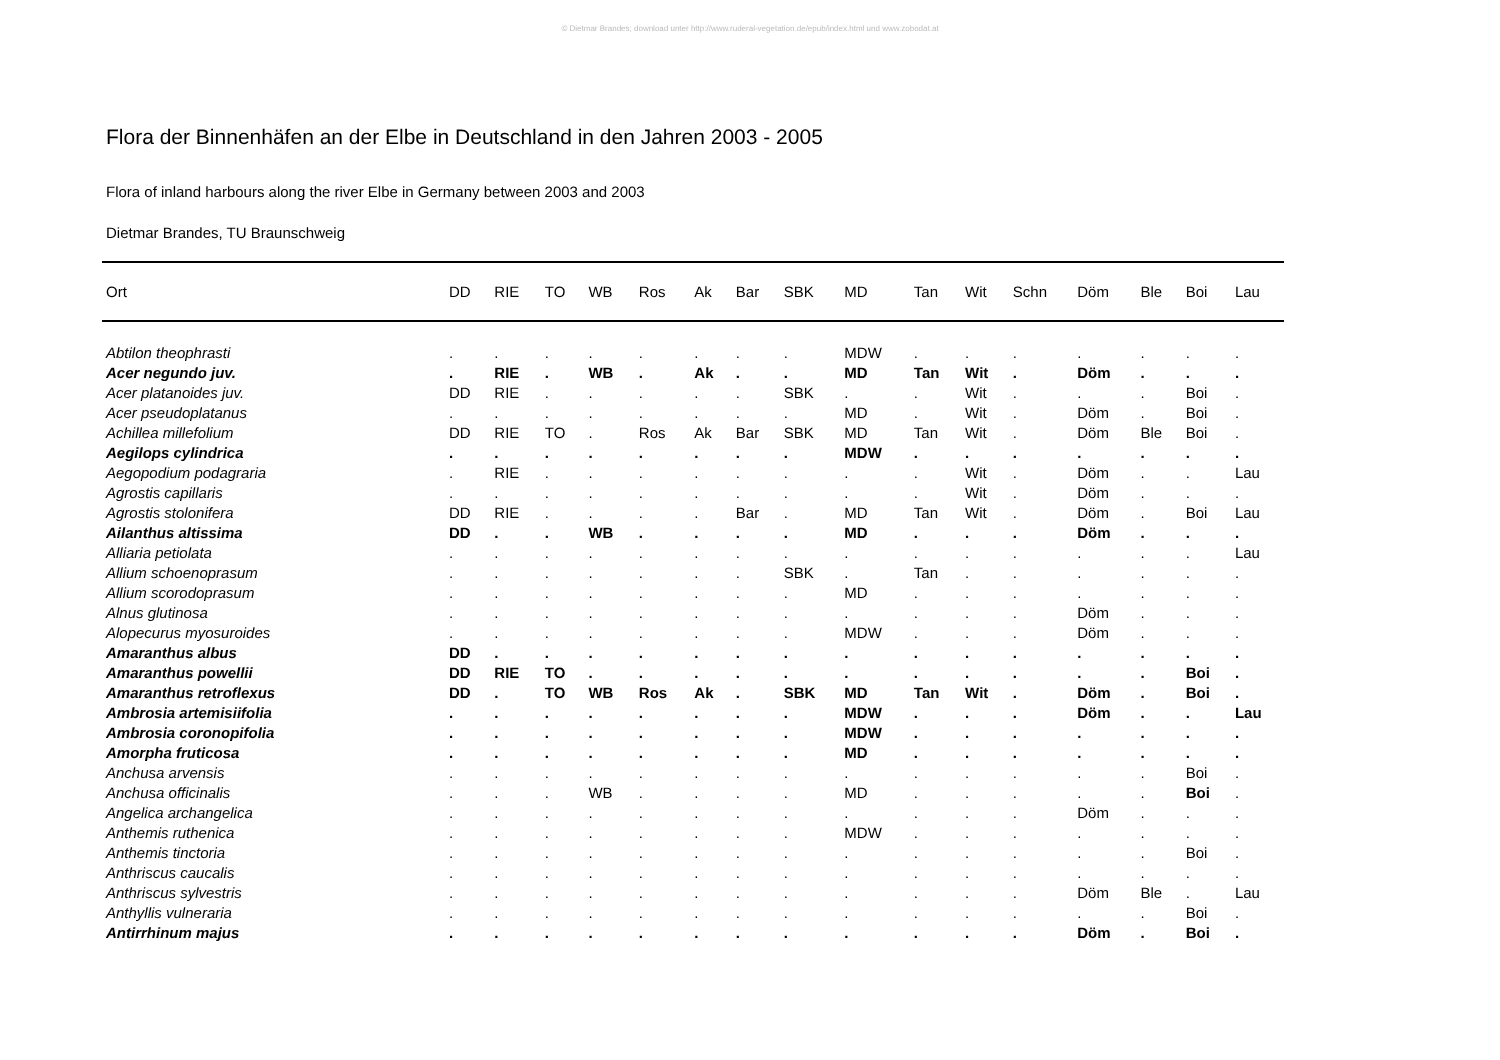© Dietmar Brandes; download unter http://www.ruderal-vegetation.de/epub/index.html und www.zobodat.at
Flora der Binnenhäfen an der Elbe in Deutschland in den Jahren 2003 - 2005
Flora of inland harbours along the river Elbe in Germany between 2003 and 2003
Dietmar Brandes, TU Braunschweig
| Ort | DD | RIE | TO | WB | Ros | Ak | Bar | SBK | MD | Tan | Wit | Schn | Döm | Ble | Boi | Lau |
| --- | --- | --- | --- | --- | --- | --- | --- | --- | --- | --- | --- | --- | --- | --- | --- | --- |
| Abtilon theophrasti | . | . | . | . | . | . | . | . | MDW | . | . | . | . | . | . | . |
| Acer negundo juv. | . | RIE | . | WB | . | Ak | . | . | MD | Tan | Wit | . | Döm | . | . | . |
| Acer platanoides juv. | DD | RIE | . | . | . | . | . | SBK | . | . | Wit | . | . | . | Boi | . |
| Acer pseudoplatanus | . | . | . | . | . | . | . | . | MD | . | Wit | . | Döm | . | Boi | . |
| Achillea millefolium | DD | RIE | TO | . | Ros | Ak | Bar | SBK | MD | Tan | Wit | . | Döm | Ble | Boi | . |
| Aegilops cylindrica | . | . | . | . | . | . | . | . | MDW | . | . | . | . | . | . | . |
| Aegopodium podagraria | . | RIE | . | . | . | . | . | . | . | . | Wit | . | Döm | . | . | Lau |
| Agrostis capillaris | . | . | . | . | . | . | . | . | . | . | Wit | . | Döm | . | . | . |
| Agrostis stolonifera | DD | RIE | . | . | . | . | Bar | . | MD | Tan | Wit | . | Döm | . | Boi | Lau |
| Ailanthus altissima | DD | . | . | WB | . | . | . | . | MD | . | . | . | Döm | . | . | . |
| Alliaria petiolata | . | . | . | . | . | . | . | . | . | . | . | . | . | . | . | Lau |
| Allium schoenoprasum | . | . | . | . | . | . | . | SBK | . | Tan | . | . | . | . | . | . |
| Allium scorodoprasum | . | . | . | . | . | . | . | . | MD | . | . | . | . | . | . | . |
| Alnus glutinosa | . | . | . | . | . | . | . | . | . | . | . | . | Döm | . | . | . |
| Alopecurus myosuroides | . | . | . | . | . | . | . | . | MDW | . | . | . | Döm | . | . | . |
| Amaranthus albus | DD | . | . | . | . | . | . | . | . | . | . | . | . | . | . | . |
| Amaranthus powellii | DD | RIE | TO | . | . | . | . | . | . | . | . | . | . | . | Boi | . |
| Amaranthus retroflexus | DD | . | TO | WB | Ros | Ak | . | SBK | MD | Tan | Wit | . | Döm | . | Boi | . |
| Ambrosia artemisiifolia | . | . | . | . | . | . | . | . | MDW | . | . | . | Döm | . | . | Lau |
| Ambrosia coronopifolia | . | . | . | . | . | . | . | . | MDW | . | . | . | . | . | . | . |
| Amorpha fruticosa | . | . | . | . | . | . | . | . | MD | . | . | . | . | . | . | . |
| Anchusa arvensis | . | . | . | . | . | . | . | . | . | . | . | . | . | . | Boi | . |
| Anchusa officinalis | . | . | . | WB | . | . | . | . | MD | . | . | . | . | . | Boi | . |
| Angelica archangelica | . | . | . | . | . | . | . | . | . | . | . | . | Döm | . | . | . |
| Anthemis ruthenica | . | . | . | . | . | . | . | . | MDW | . | . | . | . | . | . | . |
| Anthemis tinctoria | . | . | . | . | . | . | . | . | . | . | . | . | . | . | Boi | . |
| Anthriscus caucalis | . | . | . | . | . | . | . | . | . | . | . | . | . | . | . | . |
| Anthriscus sylvestris | . | . | . | . | . | . | . | . | . | . | . | . | Döm | Ble | . | Lau |
| Anthyllis vulneraria | . | . | . | . | . | . | . | . | . | . | . | . | . | . | Boi | . |
| Antirrhinum majus | . | . | . | . | . | . | . | . | . | . | . | . | Döm | . | Boi | . |